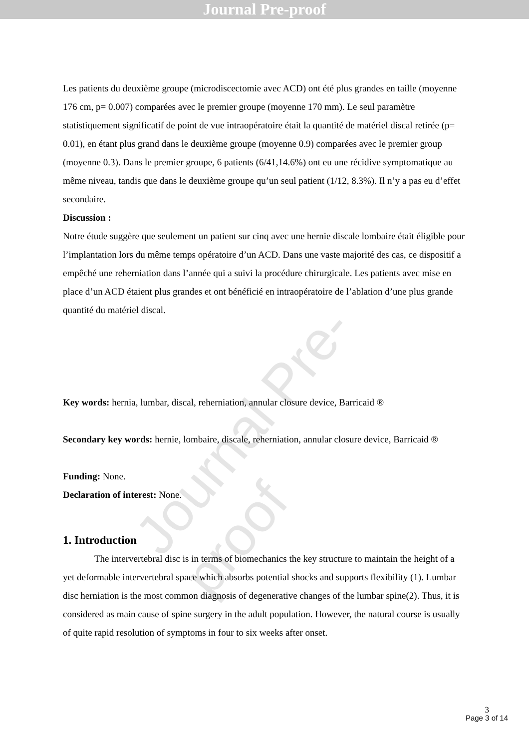Journal Pre-proof
Journal Pre-proof
Les patients du deuxième groupe (microdiscectomie avec ACD) ont été plus grandes en taille (moyenne 176 cm, p= 0.007) comparées avec le premier groupe (moyenne 170 mm). Le seul paramètre statistiquement significatif de point de vue intraopératoire était la quantité de matériel discal retirée (p= 0.01), en étant plus grand dans le deuxième groupe (moyenne 0.9) comparées avec le premier group (moyenne 0.3). Dans le premier groupe, 6 patients (6/41,14.6%) ont eu une récidive symptomatique au même niveau, tandis que dans le deuxième groupe qu’un seul patient (1/12, 8.3%). Il n’y a pas eu d’effet secondaire.
Discussion :
Notre étude suggère que seulement un patient sur cinq avec une hernie discale lombaire était éligible pour l’implantation lors du même temps opératoire d’un ACD. Dans une vaste majorité des cas, ce dispositif a empêché une reherniation dans l’année qui a suivi la procédure chirurgicale. Les patients avec mise en place d’un ACD étaient plus grandes et ont bénéficié en intraopératoire de l’ablation d’une plus grande quantité du matériel discal.
Key words: hernia, lumbar, discal, reherniation, annular closure device, Barricaid ®
Secondary key words: hernie, lombaire, discale, reherniation, annular closure device, Barricaid ®
Funding: None.
Declaration of interest: None.
1. Introduction
The intervertebral disc is in terms of biomechanics the key structure to maintain the height of a yet deformable intervertebral space which absorbs potential shocks and supports flexibility (1). Lumbar disc herniation is the most common diagnosis of degenerative changes of the lumbar spine(2). Thus, it is considered as main cause of spine surgery in the adult population. However, the natural course is usually of quite rapid resolution of symptoms in four to six weeks after onset.
3
Page 3 of 14